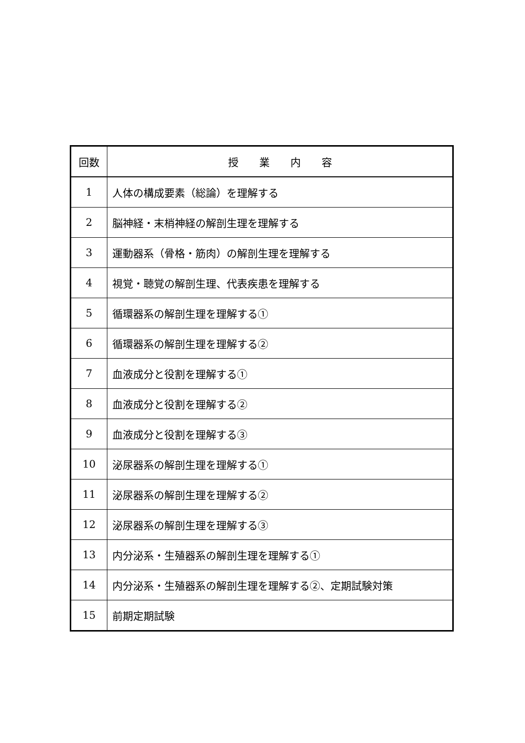| 回数 | 授 業 内 容 |
| --- | --- |
| 1 | 人体の構成要素（総論）を理解する |
| 2 | 脳神経・末梢神経の解剖生理を理解する |
| 3 | 運動器系（骨格・筋肉）の解剖生理を理解する |
| 4 | 視覚・聴覚の解剖生理、代表疾患を理解する |
| 5 | 循環器系の解剖生理を理解する① |
| 6 | 循環器系の解剖生理を理解する② |
| 7 | 血液成分と役割を理解する① |
| 8 | 血液成分と役割を理解する② |
| 9 | 血液成分と役割を理解する③ |
| 10 | 泌尿器系の解剖生理を理解する① |
| 11 | 泌尿器系の解剖生理を理解する② |
| 12 | 泌尿器系の解剖生理を理解する③ |
| 13 | 内分泌系・生殖器系の解剖生理を理解する① |
| 14 | 内分泌系・生殖器系の解剖生理を理解する②、定期試験対策 |
| 15 | 前期定期試験 |